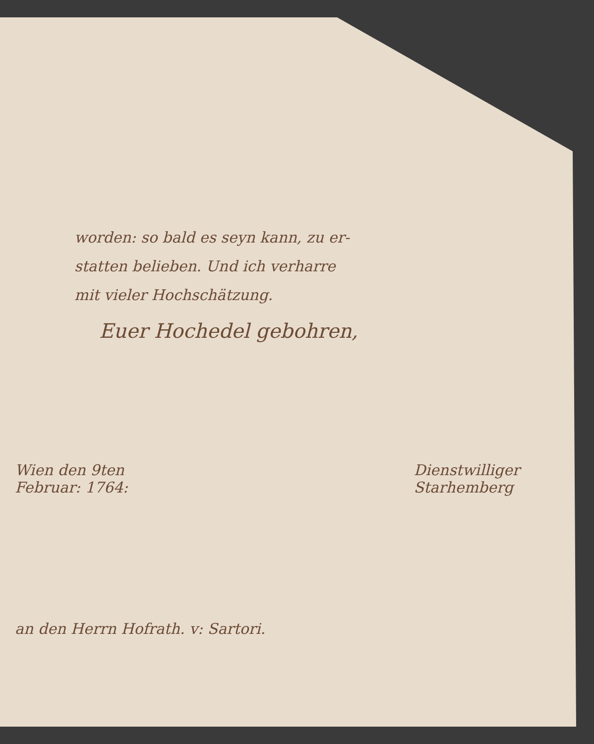worden: so bald es seyn kann, zu er-
statten belieben. Und ich verharre
mit vieler Hochschätzung.
Euer Hochedel gebohren,
Wien den 9ten
Februar: 1764:
Dienstwilliger
Starhemberg
an den Herrn Hofrath. v: Sartori.